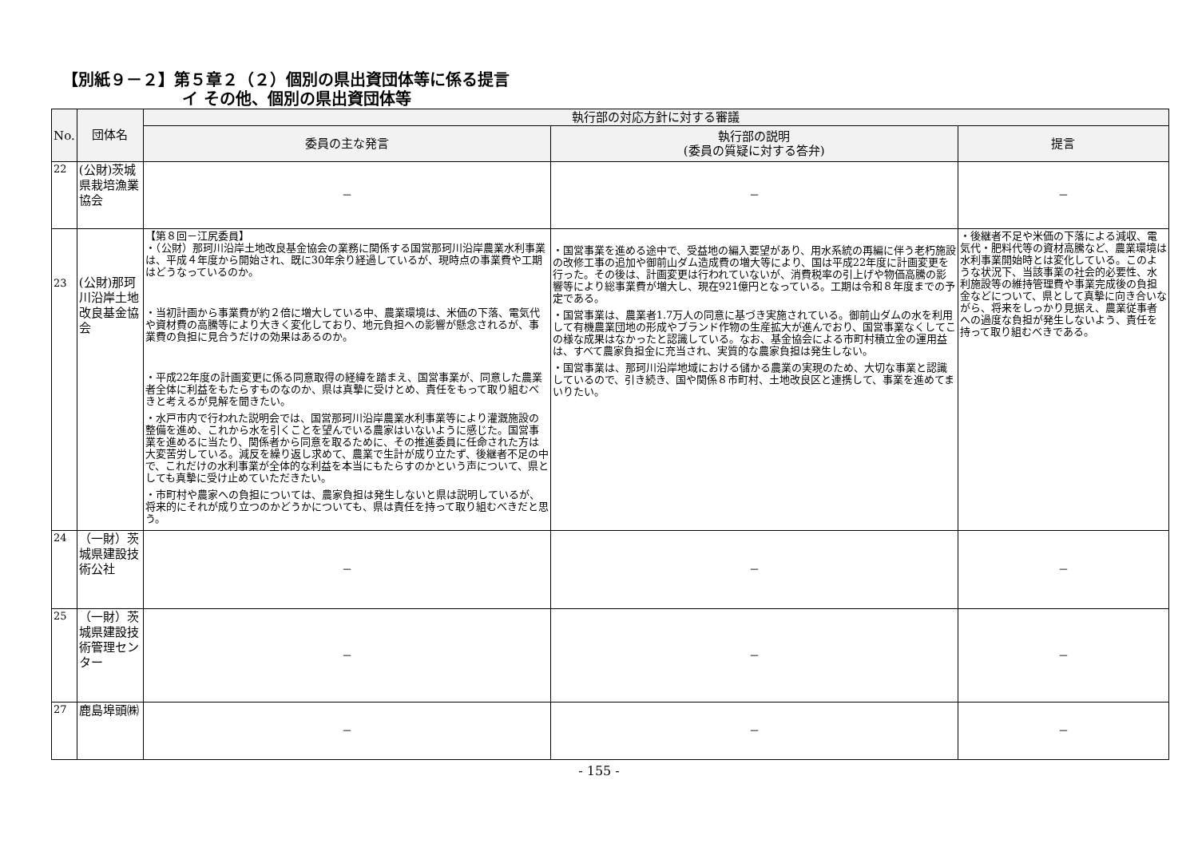【別紙９－２】第５章２（２）個別の県出資団体等に係る提言
イ その他、個別の県出資団体等
| No. | 団体名 | 執行部の対応方針に対する審議 | | |
| --- | --- | --- | --- | --- |
| | | 委員の主な発言 | 執行部の説明 (委員の質疑に対する答弁) | 提言 |
| 22 | (公財)茨城県栽培漁業協会 | － | － | － |
| 23 | (公財)那珂川沿岸土地改良基金協会 | 【第８回－江尻委員】 ・（公財）那珂川沿岸土地改良基金協会の業務に関係する国営那珂川沿岸農業水利事業は、平成４年度から開始され、既に30年余り経過しているが、現時点の事業費や工期はどうなっているのか。 ・当初計画から事業費が約２倍に増大している中、農業環境は、米価の下落、電気代や資材費の高騰等により大きく変化しており、地元負担への影響が懸念されるが、事業費の負担に見合うだけの効果はあるのか。 ・平成22年度の計画変更に係る同意取得の経緯を踏まえ、国営事業が、同意した農業者全体に利益をもたらすものなのか、県は真摯に受けとめ、責任をもって取り組むべきと考えるが見解を聞きたい。 ・水戸市内で行われた説明会では、国営那珂川沿岸農業水利事業等により灌漑施設の整備を進め、これから水を引くことを望んでいる農家はいないように感じた。国営事業を進めるに当たり、関係者から同意を取るために、その推進委員に任命された方は大変苦労している。減反を繰り返し求めて、農業で生計が成り立たず、後継者不足の中で、これだけの水利事業が全体的な利益を本当にもたらすのかという声について、県としても真摯に受け止めていただきたい。 ・市町村や農家への負担については、農家負担は発生しないと県は説明しているが、将来的にそれが成り立つのかどうかについても、県は責任を持って取り組むべきだと思う。 | ・国営事業を進める途中で、受益地の編入要望があり、用水系統の再編に伴う老朽施設の改修工事の追加や御前山ダム造成費の増大等により、国は平成22年度に計画変更を行った。その後は、計画変更は行われていないが、消費税率の引上げや物価高騰の影響等により総事業費が増大し、現在921億円となっている。工期は令和８年度までの予定である。 ・国営事業は、農業者1.7万人の同意に基づき実施されている。御前山ダムの水を利用して有機農業団地の形成やブランド作物の生産拡大が進んでおり、国営事業なくしてこの様な成果はなかったと認識している。なお、基金協会による市町村積立金の運用益は、すべて農家負担金に充当され、実質的な農家負担は発生しない。 ・国営事業は、那珂川沿岸地域における儲かる農業の実現のため、大切な事業と認識しているので、引き続き、国や関係８市町村、土地改良区と連携して、事業を進めてまいりたい。 | ・後継者不足や米価の下落による減収、電気代・肥料代等の資材高騰など、農業環境は水利事業開始時とは変化している。このような状況下、当該事業の社会的必要性、水利施設等の維持管理費や事業完成後の負担金などについて、県として真摯に向き合いながら、将来をしっかり見据え、農業従事者への過度な負担が発生しないよう、責任を持って取り組むべきである。 |
| 24 | （一財）茨城県建設技術公社 | － | － | － |
| 25 | （一財）茨城県建設技術管理センター | － | － | － |
| 27 | 鹿島埠頭㈱ | － | － | － |
- 155 -